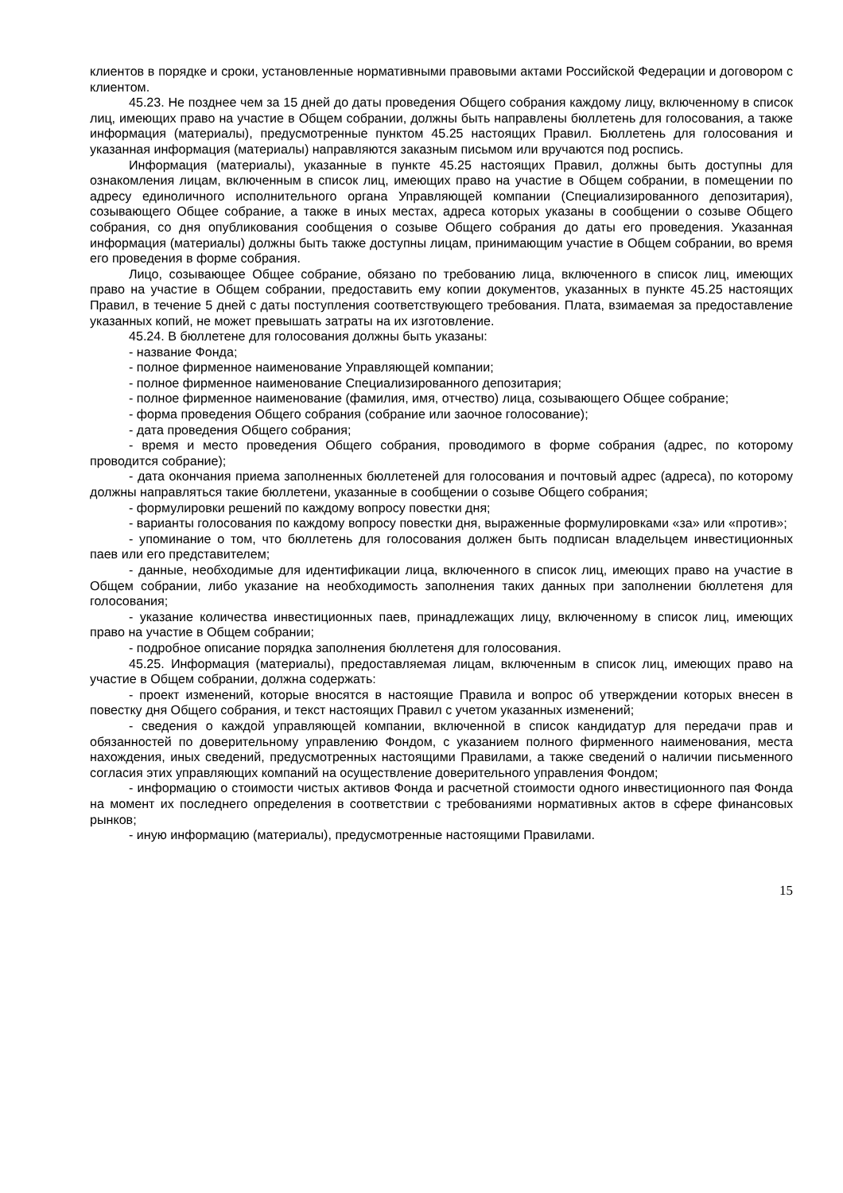клиентов в порядке и сроки, установленные нормативными правовыми актами Российской Федерации и договором с клиентом.
45.23. Не позднее чем за 15 дней до даты проведения Общего собрания каждому лицу, включенному в список лиц, имеющих право на участие в Общем собрании, должны быть направлены бюллетень для голосования, а также информация (материалы), предусмотренные пунктом 45.25 настоящих Правил. Бюллетень для голосования и указанная информация (материалы) направляются заказным письмом или вручаются под роспись.
Информация (материалы), указанные в пункте 45.25 настоящих Правил, должны быть доступны для ознакомления лицам, включенным в список лиц, имеющих право на участие в Общем собрании, в помещении по адресу единоличного исполнительного органа Управляющей компании (Специализированного депозитария), созывающего Общее собрание, а также в иных местах, адреса которых указаны в сообщении о созыве Общего собрания, со дня опубликования сообщения о созыве Общего собрания до даты его проведения. Указанная информация (материалы) должны быть также доступны лицам, принимающим участие в Общем собрании, во время его проведения в форме собрания.
Лицо, созывающее Общее собрание, обязано по требованию лица, включенного в список лиц, имеющих право на участие в Общем собрании, предоставить ему копии документов, указанных в пункте 45.25 настоящих Правил, в течение 5 дней с даты поступления соответствующего требования. Плата, взимаемая за предоставление указанных копий, не может превышать затраты на их изготовление.
45.24. В бюллетене для голосования должны быть указаны:
- название Фонда;
- полное фирменное наименование Управляющей компании;
- полное фирменное наименование Специализированного депозитария;
- полное фирменное наименование (фамилия, имя, отчество) лица, созывающего Общее собрание;
- форма проведения Общего собрания (собрание или заочное голосование);
- дата проведения Общего собрания;
- время и место проведения Общего собрания, проводимого в форме собрания (адрес, по которому проводится собрание);
- дата окончания приема заполненных бюллетеней для голосования и почтовый адрес (адреса), по которому должны направляться такие бюллетени, указанные в сообщении о созыве Общего собрания;
- формулировки решений по каждому вопросу повестки дня;
- варианты голосования по каждому вопросу повестки дня, выраженные формулировками «за» или «против»;
- упоминание о том, что бюллетень для голосования должен быть подписан владельцем инвестиционных паев или его представителем;
- данные, необходимые для идентификации лица, включенного в список лиц, имеющих право на участие в Общем собрании, либо указание на необходимость заполнения таких данных при заполнении бюллетеня для голосования;
- указание количества инвестиционных паев, принадлежащих лицу, включенному в список лиц, имеющих право на участие в Общем собрании;
- подробное описание порядка заполнения бюллетеня для голосования.
45.25. Информация (материалы), предоставляемая лицам, включенным в список лиц, имеющих право на участие в Общем собрании, должна содержать:
- проект изменений, которые вносятся в настоящие Правила и вопрос об утверждении которых внесен в повестку дня Общего собрания, и текст настоящих Правил с учетом указанных изменений;
- сведения о каждой управляющей компании, включенной в список кандидатур для передачи прав и обязанностей по доверительному управлению Фондом, с указанием полного фирменного наименования, места нахождения, иных сведений, предусмотренных настоящими Правилами, а также сведений о наличии письменного согласия этих управляющих компаний на осуществление доверительного управления Фондом;
- информацию о стоимости чистых активов Фонда и расчетной стоимости одного инвестиционного пая Фонда на момент их последнего определения в соответствии с требованиями нормативных актов в сфере финансовых рынков;
- иную информацию (материалы), предусмотренные настоящими Правилами.
15